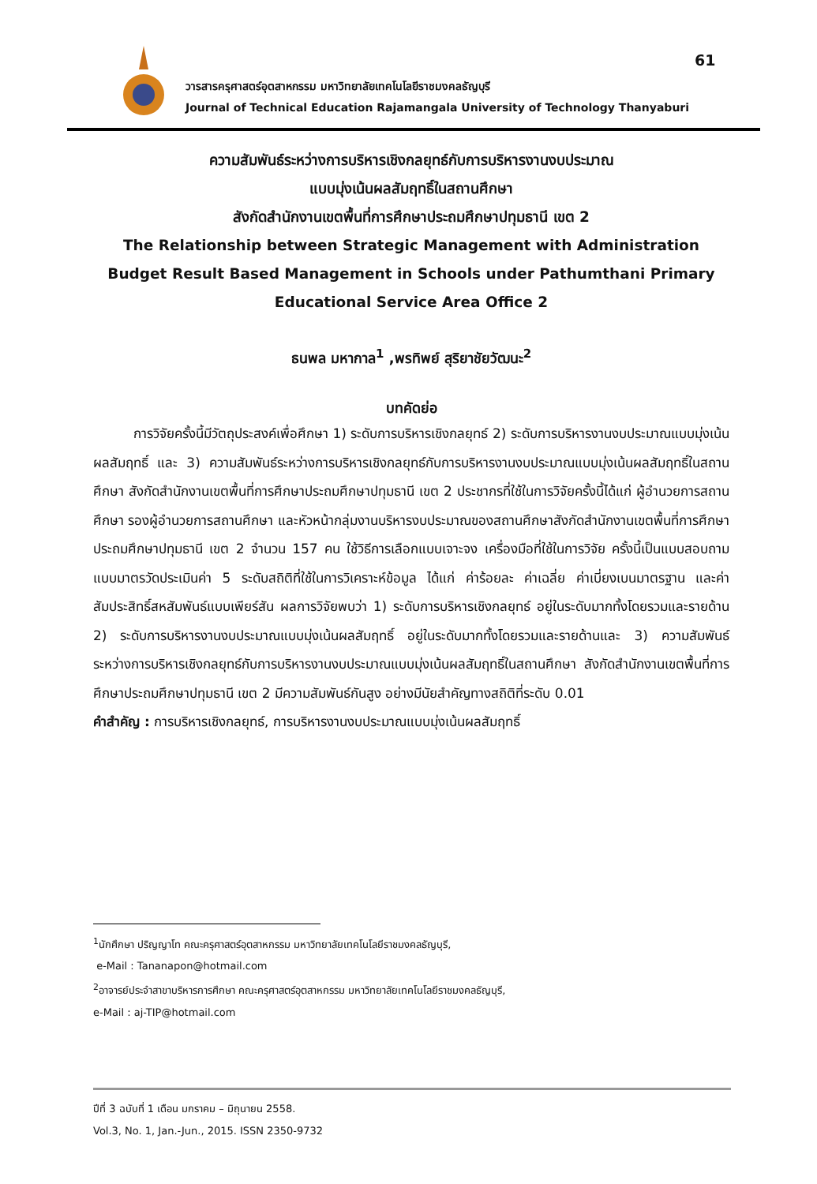61
วารสารครุศาสตร์อุตสาหกรรม มหาวิทยาลัยเทคโนโลยีราชมงคลธัญบุรี
Journal of Technical Education Rajamangala University of Technology Thanyaburi
ความสัมพันธ์ระหว่างการบริหารเชิงกลยุทธ์กับการบริหารงานงบประมาณ
แบบมุ่งเน้นผลสัมฤทธิ์ในสถานศึกษา
สังกัดสำนักงานเขตพื้นที่การศึกษาประถมศึกษาปทุมธานี เขต 2
The Relationship between Strategic Management with Administration Budget Result Based Management in Schools under Pathumthani Primary Educational Service Area Office 2
ธนพล มหากาล<sup>1</sup> ,พรทิพย์ สุริยาชัยวัฒนะ<sup>2</sup>
บทคัดย่อ
   การวิจัยครั้งนี้มีวัตถุประสงค์เพื่อศึกษา 1) ระดับการบริหารเชิงกลยุทธ์ 2) ระดับการบริหารงานงบประมาณแบบมุ่งเน้นผลสัมฤทธิ์ และ 3) ความสัมพันธ์ระหว่างการบริหารเชิงกลยุทธ์กับการบริหารงานงบประมาณแบบมุ่งเน้นผลสัมฤทธิ์ในสถานศึกษา สังกัดสำนักงานเขตพื้นที่การศึกษาประถมศึกษาปทุมธานี เขต 2 ประชากรที่ใช้ในการวิจัยครั้งนี้ได้แก่ ผู้อำนวยการสถานศึกษา รองผู้อำนวยการสถานศึกษา และหัวหน้ากลุ่มงานบริหารงบประมาณของสถานศึกษาสังกัดสำนักงานเขตพื้นที่การศึกษาประถมศึกษาปทุมธานี เขต 2 จำนวน 157 คน ใช้วิธีการเลือกแบบเจาะจง เครื่องมือที่ใช้ในการวิจัย ครั้งนี้เป็นแบบสอบถามแบบมาตรวัดประเมินค่า 5 ระดับสถิติที่ใช้ในการวิเคราะห์ข้อมูล ได้แก่ ค่าร้อยละ ค่าเฉลี่ย ค่าเบี่ยงเบนมาตรฐาน และค่าสัมประสิทธิ์สหสัมพันธ์แบบเพียร์สัน ผลการวิจัยพบว่า 1) ระดับการบริหารเชิงกลยุทธ์ อยู่ในระดับมากทั้งโดยรวมและรายด้าน 2) ระดับการบริหารงานงบประมาณแบบมุ่งเน้นผลสัมฤทธิ์ อยู่ในระดับมากทั้งโดยรวมและรายด้านและ 3) ความสัมพันธ์ระหว่างการบริหารเชิงกลยุทธ์กับการบริหารงานงบประมาณแบบมุ่งเน้นผลสัมฤทธิ์ในสถานศึกษา สังกัดสำนักงานเขตพื้นที่การศึกษาประถมศึกษาปทุมธานี เขต 2 มีความสัมพันธ์กันสูง อย่างมีนัยสำคัญทางสถิติที่ระดับ 0.01
คำสำคัญ : การบริหารเชิงกลยุทธ์, การบริหารงานงบประมาณแบบมุ่งเน้นผลสัมฤทธิ์
<sup>1</sup> นักศึกษา ปริญญาโท คณะครุศาสตร์อุตสาหกรรม มหาวิทยาลัยเทคโนโลยีราชมงคลธัญบุรี,
e-Mail : Tananapon@hotmail.com
<sup>2</sup> อาจารย์ประจำสาขาบริหารการศึกษา คณะครุศาสตร์อุตสาหกรรม มหาวิทยาลัยเทคโนโลยีราชมงคลธัญบุรี,
e-Mail : aj-TIP@hotmail.com
ปีที่ 3 ฉบับที่ 1 เดือน มกราคม – มิถุนายน 2558.
Vol.3, No. 1, Jan.-Jun., 2015. ISSN 2350-9732